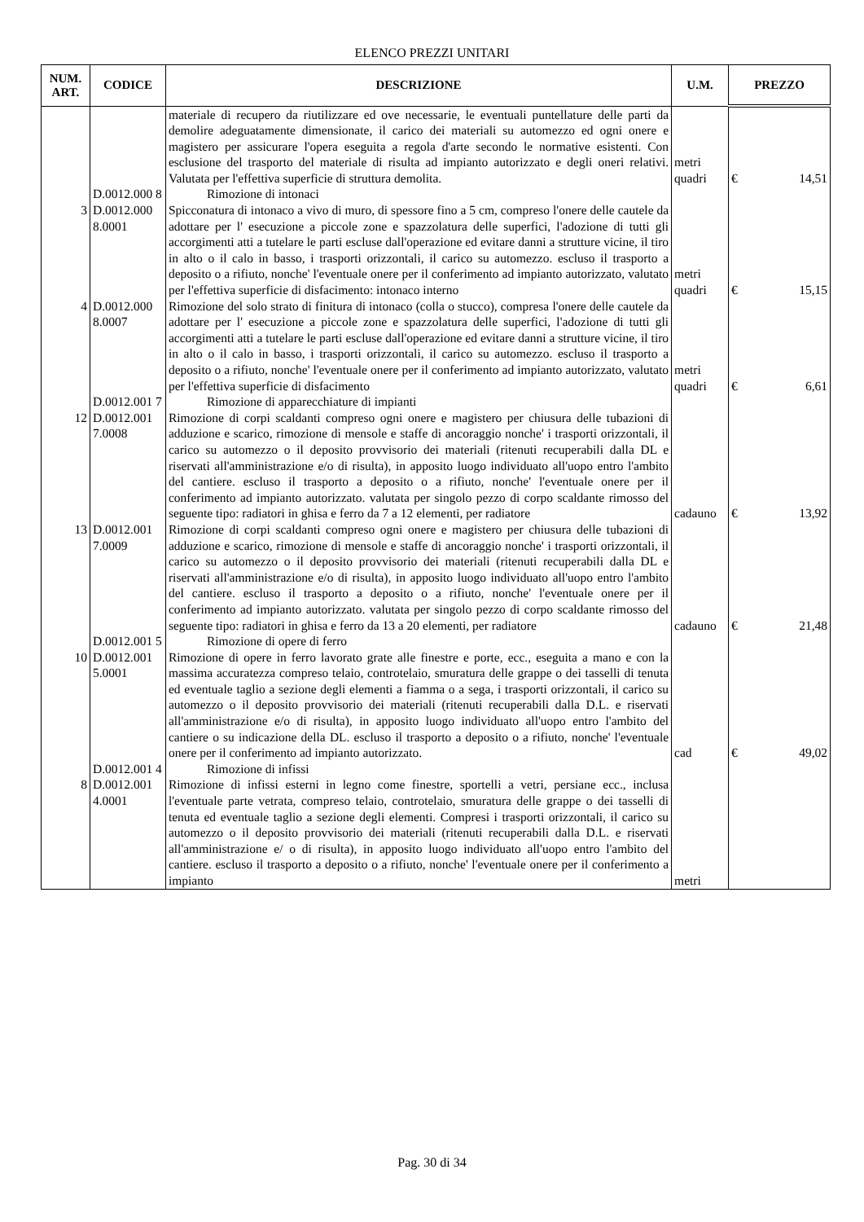ELENCO PREZZI UNITARI
| NUM. ART. | CODICE | DESCRIZIONE | U.M. | PREZZO |
| --- | --- | --- | --- | --- |
| | | materiale di recupero da riutilizzare ed ove necessarie, le eventuali puntellature delle parti da demolire adeguatamente dimensionate, il carico dei materiali su automezzo ed ogni onere e magistero per assicurare l'opera eseguita a regola d'arte secondo le normative esistenti. Con esclusione del trasporto del materiale di risulta ad impianto autorizzato e degli oneri relativi. Valutata per l'effettiva superficie di struttura demolita. | metri quadri | € 14,51 |
| | D.0012.000 8 | Rimozione di intonaci | | |
| 3 | D.0012.000 8.0001 | Spicconatura di intonaco a vivo di muro, di spessore fino a 5 cm, compreso l'onere delle cautele da adottare per l' esecuzione a piccole zone e spazzolatura delle superfici, l'adozione di tutti gli accorgimenti atti a tutelare le parti escluse dall'operazione ed evitare danni a strutture vicine, il tiro in alto o il calo in basso, i trasporti orizzontali, il carico su automezzo. escluso il trasporto a deposito o a rifiuto, nonche' l'eventuale onere per il conferimento ad impianto autorizzato, valutato per l'effettiva superficie di disfacimento: intonaco interno | metri quadri | € 15,15 |
| 4 | D.0012.000 8.0007 | Rimozione del solo strato di finitura di intonaco (colla o stucco), compresa l'onere delle cautele da adottare per l' esecuzione a piccole zone e spazzolatura delle superfici, l'adozione di tutti gli accorgimenti atti a tutelare le parti escluse dall'operazione ed evitare danni a strutture vicine, il tiro in alto o il calo in basso, i trasporti orizzontali, il carico su automezzo. escluso il trasporto a deposito o a rifiuto, nonche' l'eventuale onere per il conferimento ad impianto autorizzato, valutato per l'effettiva superficie di disfacimento | metri quadri | € 6,61 |
| | D.0012.001 7 | Rimozione di apparecchiature di impianti | | |
| 12 | D.0012.001 7.0008 | Rimozione di corpi scaldanti compreso ogni onere e magistero per chiusura delle tubazioni di adduzione e scarico, rimozione di mensole e staffe di ancoraggio nonche' i trasporti orizzontali, il carico su automezzo o il deposito provvisorio dei materiali (ritenuti recuperabili dalla DL e riservati all'amministrazione e/o di risulta), in apposito luogo individuato all'uopo entro l'ambito del cantiere. escluso il trasporto a deposito o a rifiuto, nonche' l'eventuale onere per il conferimento ad impianto autorizzato. valutata per singolo pezzo di corpo scaldante rimosso del seguente tipo: radiatori in ghisa e ferro da 7 a 12 elementi, per radiatore | cadauno | € 13,92 |
| 13 | D.0012.001 7.0009 | Rimozione di corpi scaldanti compreso ogni onere e magistero per chiusura delle tubazioni di adduzione e scarico, rimozione di mensole e staffe di ancoraggio nonche' i trasporti orizzontali, il carico su automezzo o il deposito provvisorio dei materiali (ritenuti recuperabili dalla DL e riservati all'amministrazione e/o di risulta), in apposito luogo individuato all'uopo entro l'ambito del cantiere. escluso il trasporto a deposito o a rifiuto, nonche' l'eventuale onere per il conferimento ad impianto autorizzato. valutata per singolo pezzo di corpo scaldante rimosso del seguente tipo: radiatori in ghisa e ferro da 13 a 20 elementi, per radiatore | cadauno | € 21,48 |
| | D.0012.001 5 | Rimozione di opere di ferro | | |
| 10 | D.0012.001 5.0001 | Rimozione di opere in ferro lavorato grate alle finestre e porte, ecc., eseguita a mano e con la massima accuratezza compreso telaio, controtelaio, smuratura delle grappe o dei tasselli di tenuta ed eventuale taglio a sezione degli elementi a fiamma o a sega, i trasporti orizzontali, il carico su automezzo o il deposito provvisorio dei materiali (ritenuti recuperabili dalla D.L. e riservati all'amministrazione e/o di risulta), in apposito luogo individuato all'uopo entro l'ambito del cantiere o su indicazione della DL. escluso il trasporto a deposito o a rifiuto, nonche' l'eventuale onere per il conferimento ad impianto autorizzato. | cad | € 49,02 |
| | D.0012.001 4 | Rimozione di infissi | | |
| 8 | D.0012.001 4.0001 | Rimozione di infissi esterni in legno come finestre, sportelli a vetri, persiane ecc., inclusa l'eventuale parte vetrata, compreso telaio, controtelaio, smuratura delle grappe o dei tasselli di tenuta ed eventuale taglio a sezione degli elementi. Compresi i trasporti orizzontali, il carico su automezzo o il deposito provvisorio dei materiali (ritenuti recuperabili dalla D.L. e riservati all'amministrazione e/ o di risulta), in apposito luogo individuato all'uopo entro l'ambito del cantiere. escluso il trasporto a deposito o a rifiuto, nonche' l'eventuale onere per il conferimento a impianto | metri | |
Pag. 30 di 34